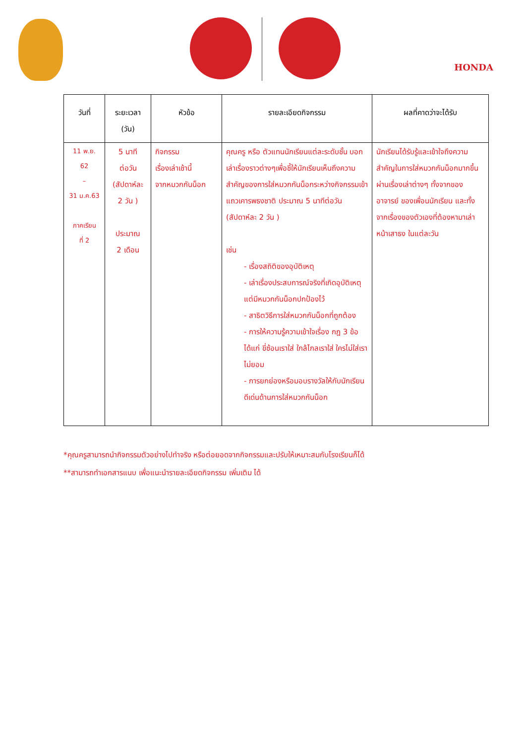HONDA
| วันที่ | ระยะเวลา (วัน) | หัวข้อ | รายละเอียดกิจกรรม | ผลที่คาดว่าจะได้รับ |
| --- | --- | --- | --- | --- |
| 11 พ.ย. 62 – 31 ม.ค.63 ภาคเรียน ที่ 2 | 5 นาที ต่อวัน (สัปดาห์ละ 2 วัน ) ประมาณ 2 เดือน | กิจกรรม เรื่องเล่าเช้านี้ จากหมวกกันน็อก | คุณครู หรือ ตัวแทนนักเรียนแต่ละระดับชั้น บอกเล่าเรื่องราวต่างๆเพื่อชี้ให้นักเรียนเห็นถึงความสำคัญของการใส่หมวกกันน็อกระหว่างกิจกรรมเข้าแถวเคารพธงชาติ ประมาณ 5 นาทีต่อวัน (สัปดาห์ละ 2 วัน ) เช่น - เรื่องสถิติของอุบัติเหตุ - เล่าเรื่องประสบการณ์จริงที่เกิดอุบัติเหตุแต่มีหมวกกันน็อกปกป้องไว้ - สาธิตวิธีการใส่หมวกกันน็อกที่ถูกต้อง - การให้ความรู้ความเข้าใจเรื่อง กฎ 3 ข้อ ได้แก่ ขี่ซ้อนเราใส่ ใกล้ไกลเราใส่ ใครไม่ใส่เราไม่ยอม - การยกย่องหรือมอบรางวัลให้กับนักเรียนดีเด่นด้านการใส่หมวกกันน็อก | นักเรียนได้รับรู้และเข้าใจถึงความสำคัญในการใส่หมวกกันน็อกมากขึ้น ผ่านเรื่องเล่าต่างๆ ทั้งจากของอาจารย์ ของเพื่อนนักเรียน และทั้งจากเรื่องของตัวเองที่ต้องหามาเล่าหน้าเสาธง ในแต่ละวัน |
*คุณครูสามารถนำกิจกรรมตัวอย่างไปทำจริง หรือต่อยอดจากกิจกรรมและปรับให้เหมาะสมกับโรงเรียนก็ได้
**สามารถทำเอกสารแนบ เพื่อแนะนำรายละเอียดกิจกรรม เพิ่มเติม ได้